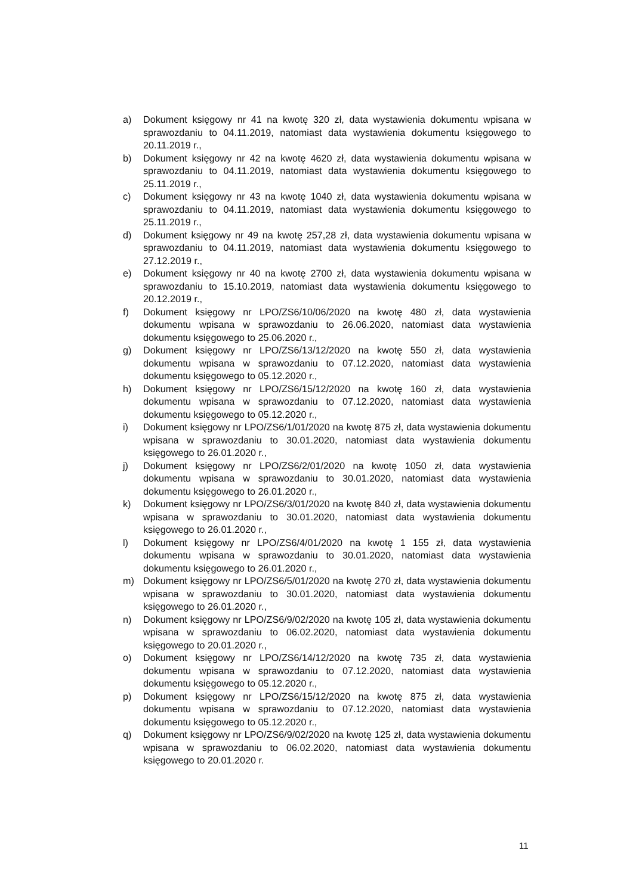a) Dokument księgowy nr 41 na kwotę 320 zł, data wystawienia dokumentu wpisana w sprawozdaniu to 04.11.2019, natomiast data wystawienia dokumentu księgowego to 20.11.2019 r.,
b) Dokument księgowy nr 42 na kwotę 4620 zł, data wystawienia dokumentu wpisana w sprawozdaniu to 04.11.2019, natomiast data wystawienia dokumentu księgowego to 25.11.2019 r.,
c) Dokument księgowy nr 43 na kwotę 1040 zł, data wystawienia dokumentu wpisana w sprawozdaniu to 04.11.2019, natomiast data wystawienia dokumentu księgowego to 25.11.2019 r.,
d) Dokument księgowy nr 49 na kwotę 257,28 zł, data wystawienia dokumentu wpisana w sprawozdaniu to 04.11.2019, natomiast data wystawienia dokumentu księgowego to 27.12.2019 r.,
e) Dokument księgowy nr 40 na kwotę 2700 zł, data wystawienia dokumentu wpisana w sprawozdaniu to 15.10.2019, natomiast data wystawienia dokumentu księgowego to 20.12.2019 r.,
f) Dokument księgowy nr LPO/ZS6/10/06/2020 na kwotę 480 zł, data wystawienia dokumentu wpisana w sprawozdaniu to 26.06.2020, natomiast data wystawienia dokumentu księgowego to 25.06.2020 r.,
g) Dokument księgowy nr LPO/ZS6/13/12/2020 na kwotę 550 zł, data wystawienia dokumentu wpisana w sprawozdaniu to 07.12.2020, natomiast data wystawienia dokumentu księgowego to 05.12.2020 r.,
h) Dokument księgowy nr LPO/ZS6/15/12/2020 na kwotę 160 zł, data wystawienia dokumentu wpisana w sprawozdaniu to 07.12.2020, natomiast data wystawienia dokumentu księgowego to 05.12.2020 r.,
i) Dokument księgowy nr LPO/ZS6/1/01/2020 na kwotę 875 zł, data wystawienia dokumentu wpisana w sprawozdaniu to 30.01.2020, natomiast data wystawienia dokumentu księgowego to 26.01.2020 r.,
j) Dokument księgowy nr LPO/ZS6/2/01/2020 na kwotę 1050 zł, data wystawienia dokumentu wpisana w sprawozdaniu to 30.01.2020, natomiast data wystawienia dokumentu księgowego to 26.01.2020 r.,
k) Dokument księgowy nr LPO/ZS6/3/01/2020 na kwotę 840 zł, data wystawienia dokumentu wpisana w sprawozdaniu to 30.01.2020, natomiast data wystawienia dokumentu księgowego to 26.01.2020 r.,
l) Dokument księgowy nr LPO/ZS6/4/01/2020 na kwotę 1 155 zł, data wystawienia dokumentu wpisana w sprawozdaniu to 30.01.2020, natomiast data wystawienia dokumentu księgowego to 26.01.2020 r.,
m) Dokument księgowy nr LPO/ZS6/5/01/2020 na kwotę 270 zł, data wystawienia dokumentu wpisana w sprawozdaniu to 30.01.2020, natomiast data wystawienia dokumentu księgowego to 26.01.2020 r.,
n) Dokument księgowy nr LPO/ZS6/9/02/2020 na kwotę 105 zł, data wystawienia dokumentu wpisana w sprawozdaniu to 06.02.2020, natomiast data wystawienia dokumentu księgowego to 20.01.2020 r.,
o) Dokument księgowy nr LPO/ZS6/14/12/2020 na kwotę 735 zł, data wystawienia dokumentu wpisana w sprawozdaniu to 07.12.2020, natomiast data wystawienia dokumentu księgowego to 05.12.2020 r.,
p) Dokument księgowy nr LPO/ZS6/15/12/2020 na kwotę 875 zł, data wystawienia dokumentu wpisana w sprawozdaniu to 07.12.2020, natomiast data wystawienia dokumentu księgowego to 05.12.2020 r.,
q) Dokument księgowy nr LPO/ZS6/9/02/2020 na kwotę 125 zł, data wystawienia dokumentu wpisana w sprawozdaniu to 06.02.2020, natomiast data wystawienia dokumentu księgowego to 20.01.2020 r.
11